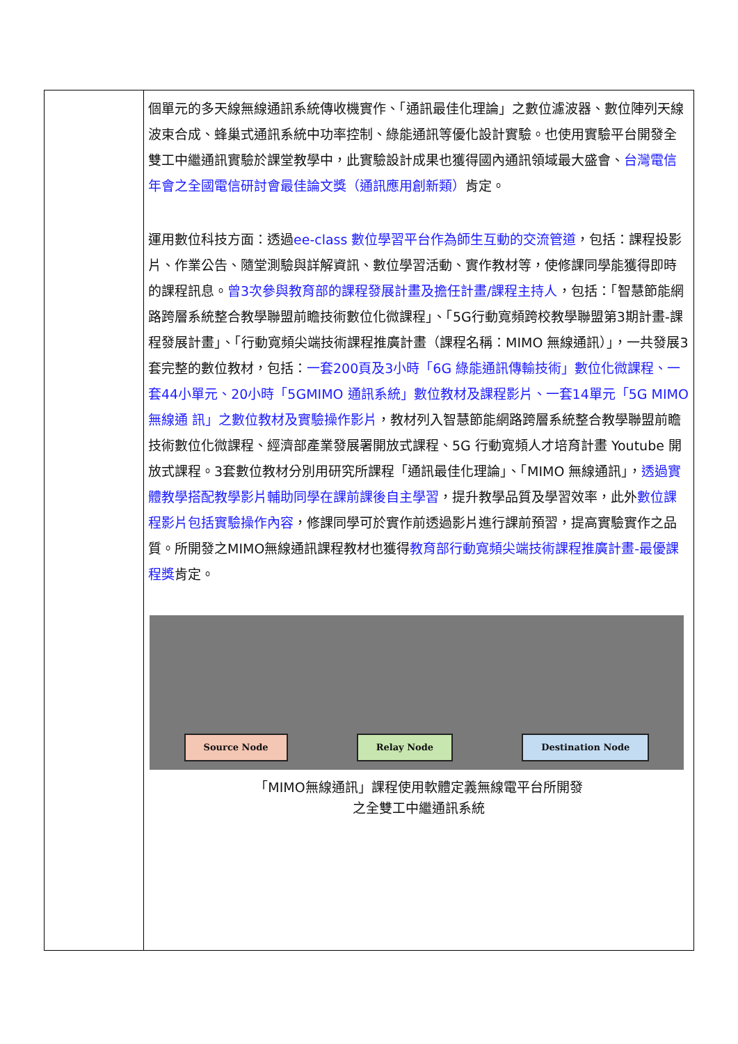| | 個單元的多天線無線通訊系統傳收機實作、「通訊最佳化理論」之數位濾波器、數位陣列天線波束合成、蜂巢式通訊系統中功率控制、綠能通訊等優化設計實驗。也使用實驗平台開發全雙工中繼通訊實驗於課堂教學中，此實驗設計成果也獲得國內通訊領域最大盛會、 台灣電信年會之全國電信研討會最佳論文獎（通訊應用創新類） 肯定。 運用數位科技方面：透過 ee-class 數位學習平台作為師生互動的交流管道 ，包括：課程投影片、作業公告、隨堂測驗與詳解資訊、數位學習活動、實作教材等，使修課同學能獲得即時的課程訊息。 曾3次參與教育部的課程發展計畫及擔任計畫/課程主持人 ，包括：「智慧節能網路跨層系統整合教學聯盟前瞻技術數位化微課程」、「5G行動寬頻跨校教學聯盟第3期計畫-課程發展計畫」、「行動寬頻尖端技術課程推廣計畫（課程名稱：MIMO 無線通訊）」，一共發展3套完整的數位教材，包括： 一套200頁及3小時「6G 綠能通訊傳輸技術」數位化微課程、一套44小單元、20小時「5GMIMO 通訊系統」數位教材及課程影片、一套14單元「5G MIMO 無線通 訊」之數位教材及實驗操作影片 ，教材列入智慧節能網路跨層系統整合教學聯盟前瞻技術數位化微課程、經濟部產業發展署開放式課程、5G 行動寬頻人才培育計畫 Youtube 開放式課程。3套數位教材分別用研究所課程「通訊最佳化理論」、「MIMO 無線通訊」， 透過實體教學搭配教學影片輔助同學在課前課後自主學習 ，提升教學品質及學習效率，此外 數位課程影片包括實驗操作內容 ，修課同學可於實作前透過影片進行課前預習，提高實驗實作之品質。所開發之MIMO無線通訊課程教材也獲得 教育部行動寬頻尖端技術課程推廣計畫-最優課程獎 肯定。 Source Node Relay Node Destination Node 「MIMO無線通訊」課程使用軟體定義無線電平台所開發 之全雙工中繼通訊系統 |